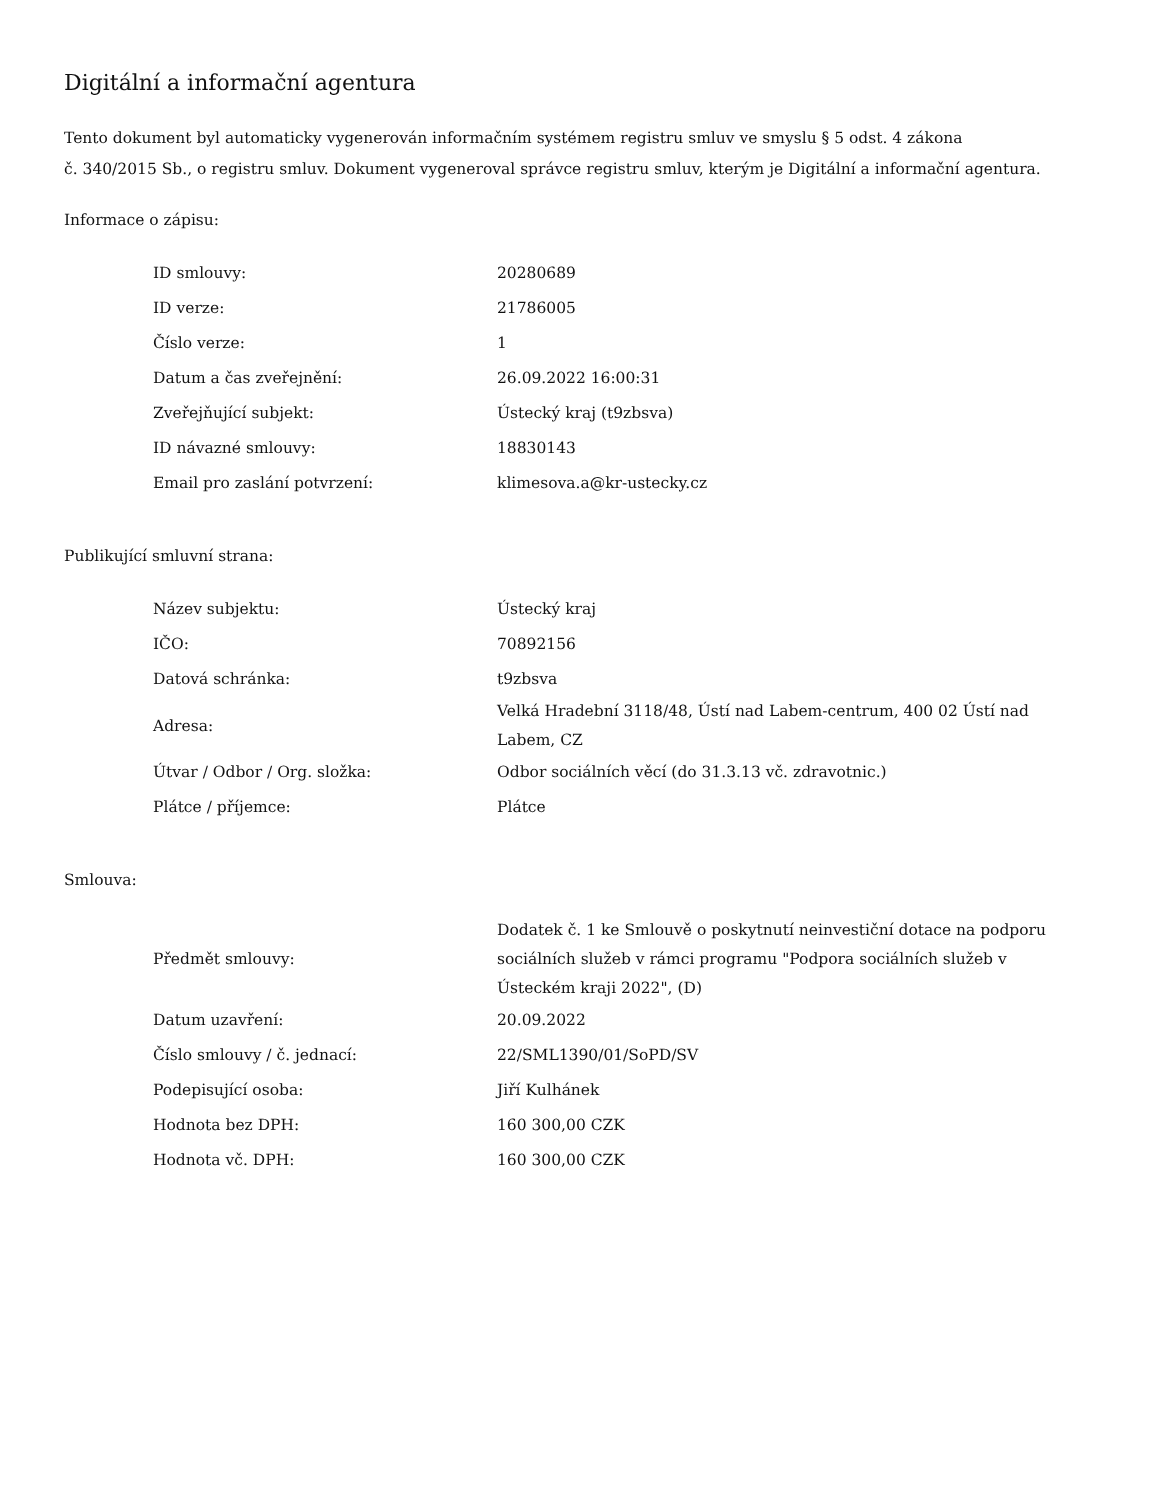Digitální a informační agentura
Tento dokument byl automaticky vygenerován informačním systémem registru smluv ve smyslu § 5 odst. 4 zákona
č. 340/2015 Sb., o registru smluv. Dokument vygeneroval správce registru smluv, kterým je Digitální a informační agentura.
Informace o zápisu:
| ID smlouvy: | 20280689 |
| ID verze: | 21786005 |
| Číslo verze: | 1 |
| Datum a čas zveřejnění: | 26.09.2022 16:00:31 |
| Zveřejňující subjekt: | Ústecký kraj (t9zbsva) |
| ID návazné smlouvy: | 18830143 |
| Email pro zaslání potvrzení: | klimesova.a@kr-ustecky.cz |
Publikující smluvní strana:
| Název subjektu: | Ústecký kraj |
| IČO: | 70892156 |
| Datová schránka: | t9zbsva |
| Adresa: | Velká Hradební 3118/48, Ústí nad Labem-centrum, 400 02 Ústí nad Labem, CZ |
| Útvar / Odbor / Org. složka: | Odbor sociálních věcí (do 31.3.13 vč. zdravotnic.) |
| Plátce / příjemce: | Plátce |
Smlouva:
| Předmět smlouvy: | Dodatek č. 1 ke Smlouvě o poskytnutí neinvestiční dotace na podporu sociálních služeb v rámci programu "Podpora sociálních služeb v Ústeckém kraji 2022", (D) |
| Datum uzavření: | 20.09.2022 |
| Číslo smlouvy / č. jednací: | 22/SML1390/01/SoPD/SV |
| Podepisující osoba: | Jiří Kulhánek |
| Hodnota bez DPH: | 160 300,00 CZK |
| Hodnota vč. DPH: | 160 300,00 CZK |